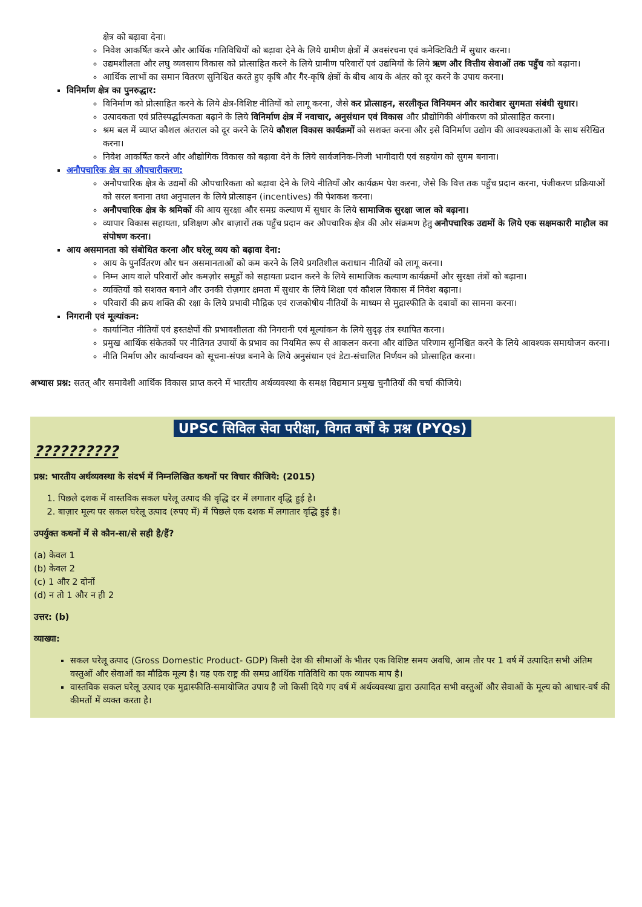क्षेत्र को बढ़ावा देना।
निवेश आकर्षित करने और आर्थिक गतिविधियों को बढ़ावा देने के लिये ग्रामीण क्षेत्रों में अवसंरचना एवं कनेक्टिविटी में सुधार करना।
उद्यमशीलता और लघु व्यवसाय विकास को प्रोत्साहित करने के लिये ग्रामीण परिवारों एवं उद्यमियों के लिये ऋण और वित्तीय सेवाओं तक पहुँच को बढ़ाना।
आर्थिक लाभों का समान वितरण सुनिश्चित करते हुए कृषि और गैर-कृषि क्षेत्रों के बीच आय के अंतर को दूर करने के उपाय करना।
विनिर्माण क्षेत्र का पुनरुद्धार:
विनिर्माण को प्रोत्साहित करने के लिये क्षेत्र-विशिष्ट नीतियों को लागू करना, जैसे कर प्रोत्साहन, सरलीकृत विनियमन और कारोबार सुगमता संबंधी सुधार।
उत्पादकता एवं प्रतिस्पर्द्धात्मकता बढ़ाने के लिये विनिर्माण क्षेत्र में नवाचार, अनुसंधान एवं विकास और प्रौद्योगिकी अंगीकरण को प्रोत्साहित करना।
श्रम बल में व्याप्त कौशल अंतराल को दूर करने के लिये कौशल विकास कार्यक्रमों को सशक्त करना और इसे विनिर्माण उद्योग की आवश्यकताओं के साथ संरेखित करना।
निवेश आकर्षित करने और औद्योगिक विकास को बढ़ावा देने के लिये सार्वजनिक-निजी भागीदारी एवं सहयोग को सुगम बनाना।
अनौपचारिक क्षेत्र का औपचारीकरण:
अनौपचारिक क्षेत्र के उद्यमों की औपचारिकता को बढ़ावा देने के लिये नीतियाँ और कार्यक्रम पेश करना, जैसे कि वित्त तक पहुँच प्रदान करना, पंजीकरण प्रक्रियाओं को सरल बनाना तथा अनुपालन के लिये प्रोत्साहन (incentives) की पेशकश करना।
अनौपचारिक क्षेत्र के श्रमिकों की आय सुरक्षा और समग्र कल्याण में सुधार के लिये सामाजिक सुरक्षा जाल को बढ़ाना।
व्यापार विकास सहायता, प्रशिक्षण और बाज़ारों तक पहुँच प्रदान कर औपचारिक क्षेत्र की ओर संक्रमण हेतु अनौपचारिक उद्यमों के लिये एक सक्षमकारी माहौल का संपोषण करना।
आय असमानता को संबोधित करना और घरेलू व्यय को बढ़ावा देना:
आय के पुनर्वितरण और धन असमानताओं को कम करने के लिये प्रगतिशील कराधान नीतियों को लागू करना।
निम्न आय वाले परिवारों और कमज़ोर समूहों को सहायता प्रदान करने के लिये सामाजिक कल्याण कार्यक्रमों और सुरक्षा तंत्रों को बढ़ाना।
व्यक्तियों को सशक्त बनाने और उनकी रोज़गार क्षमता में सुधार के लिये शिक्षा एवं कौशल विकास में निवेश बढ़ाना।
परिवारों की क्रय शक्ति की रक्षा के लिये प्रभावी मौद्रिक एवं राजकोषीय नीतियों के माध्यम से मुद्रास्फीति के दबावों का सामना करना।
निगरानी एवं मूल्यांकन:
कार्यान्वित नीतियों एवं हस्तक्षेपों की प्रभावशीलता की निगरानी एवं मूल्यांकन के लिये सुदृढ़ तंत्र स्थापित करना।
प्रमुख आर्थिक संकेतकों पर नीतिगत उपायों के प्रभाव का नियमित रूप से आकलन करना और वांछित परिणाम सुनिश्चित करने के लिये आवश्यक समायोजन करना।
नीति निर्माण और कार्यान्वयन को सूचना-संपन्न बनाने के लिये अनुसंधान एवं डेटा-संचालित निर्णयन को प्रोत्साहित करना।
अभ्यास प्रश्न: सतत् और समावेशी आर्थिक विकास प्राप्त करने में भारतीय अर्थव्यवस्था के समक्ष विद्यमान प्रमुख चुनौतियों की चर्चा कीजिये।
UPSC सिविल सेवा परीक्षा, विगत वर्षों के प्रश्न (PYQs)
??????????
प्रश्न: भारतीय अर्थव्यवस्था के संदर्भ में निम्नलिखित कथनों पर विचार कीजिये: (2015)
1. पिछले दशक में वास्तविक सकल घरेलू उत्पाद की वृद्धि दर में लगातार वृद्धि हुई है।
2. बाज़ार मूल्य पर सकल घरेलू उत्पाद (रुपए में) में पिछले एक दशक में लगातार वृद्धि हुई है।
उपर्युक्त कथनों में से कौन-सा/से सही है/हैं?
(a) केवल 1
(b) केवल 2
(c) 1 और 2 दोनों
(d) न तो 1 और न ही 2
उत्तर: (b)
व्याख्या:
सकल घरेलू उत्पाद (Gross Domestic Product- GDP) किसी देश की सीमाओं के भीतर एक विशिष्ट समय अवधि, आम तौर पर 1 वर्ष में उत्पादित सभी अंतिम वस्तुओं और सेवाओं का मौद्रिक मूल्य है। यह एक राष्ट्र की समग्र आर्थिक गतिविधि का एक व्यापक माप है।
वास्तविक सकल घरेलू उत्पाद एक मुद्रास्फीति-समायोजित उपाय है जो किसी दिये गए वर्ष में अर्थव्यवस्था द्वारा उत्पादित सभी वस्तुओं और सेवाओं के मूल्य को आधार-वर्ष की कीमतों में व्यक्त करता है।